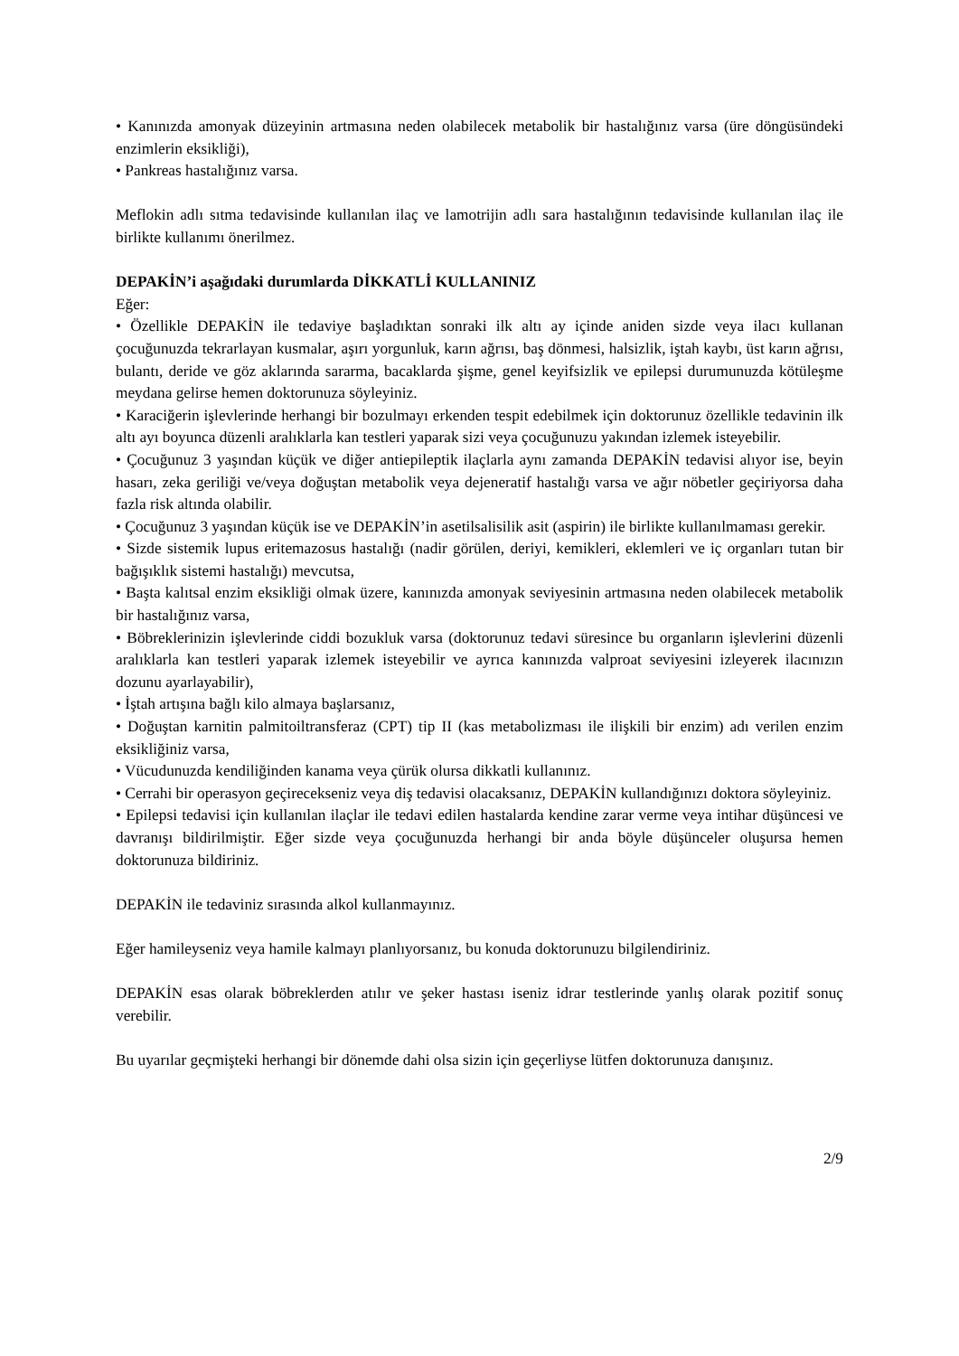• Kanınızda amonyak düzeyinin artmasına neden olabilecek metabolik bir hastalığınız varsa (üre döngüsündeki enzimlerin eksikliği),
• Pankreas hastalığınız varsa.
Meflokin adlı sıtma tedavisinde kullanılan ilaç ve lamotrijin adlı sara hastalığının tedavisinde kullanılan ilaç ile birlikte kullanımı önerilmez.
DEPAKİN’i aşağıdaki durumlarda DİKKATLİ KULLANINIZ
Eğer:
• Özellikle DEPAKİN ile tedaviye başladıktan sonraki ilk altı ay içinde aniden sizde veya ilacı kullanan çocuğunuzda tekrarlayan kusmalar, aşırı yorgunluk, karın ağrısı, baş dönmesi, halsizlik, iştah kaybı, üst karın ağrısı, bulantı, deride ve göz aklarında sararma, bacaklarda şişme, genel keyifsizlik ve epilepsi durumunuzda kötüleşme meydana gelirse hemen doktorunuza söyleyiniz.
• Karaciğerin işlevlerinde herhangi bir bozulmayı erkenden tespit edebilmek için doktorunuz özellikle tedavinin ilk altı ayı boyunca düzenli aralıklarla kan testleri yaparak sizi veya çocuğunuzu yakından izlemek isteyebilir.
• Çocuğunuz 3 yaşından küçük ve diğer antiepileptik ilaçlarla aynı zamanda DEPAKİN tedavisi alıyor ise, beyin hasarı, zeka geriliği ve/veya doğuştan metabolik veya dejeneratif hastalığı varsa ve ağır nöbetler geçiriyorsa daha fazla risk altında olabilir.
• Çocuğunuz 3 yaşından küçük ise ve DEPAKİN’in asetilsalisilik asit (aspirin) ile birlikte kullanılmaması gerekir.
• Sizde sistemik lupus eritemazosus hastalığı (nadir görülen, deriyi, kemikleri, eklemleri ve iç organları tutan bir bağışıklık sistemi hastalığı) mevcutsa,
• Başta kalıtsal enzim eksikliği olmak üzere, kanınızda amonyak seviyesinin artmasına neden olabilecek metabolik bir hastalığınız varsa,
• Böbreklerinizin işlevlerinde ciddi bozukluk varsa (doktorunuz tedavi süresince bu organların işlevlerini düzenli aralıklarla kan testleri yaparak izlemek isteyebilir ve ayrıca kanınızda valproat seviyesini izleyerek ilacınızın dozunu ayarlayabilir),
• İştah artışına bağlı kilo almaya başlarsanız,
• Doğuştan karnitin palmitoiltransferaz (CPT) tip II (kas metabolizması ile ilişkili bir enzim) adı verilen enzim eksikliğiniz varsa,
• Vücudunuzda kendiliğinden kanama veya çürük olursa dikkatli kullanınız.
• Cerrahi bir operasyon geçirecekseniz veya diş tedavisi olacaksanız, DEPAKİN kullandığınızı doktora söyleyiniz.
• Epilepsi tedavisi için kullanılan ilaçlar ile tedavi edilen hastalarda kendine zarar verme veya intihar düşüncesi ve davranışı bildirilmiştir. Eğer sizde veya çocuğunuzda herhangi bir anda böyle düşünceler oluşursa hemen doktorunuza bildiriniz.
DEPAKİN ile tedaviniz sırasında alkol kullanmayınız.
Eğer hamileyseniz veya hamile kalmayı planlıyorsanız, bu konuda doktorunuzu bilgilendiriniz.
DEPAKİN esas olarak böbreklerden atılır ve şeker hastası iseniz idrar testlerinde yanlış olarak pozitif sonuç verebilir.
Bu uyarılar geçmişteki herhangi bir dönemde dahi olsa sizin için geçerliyse lütfen doktorunuza danışınız.
2/9